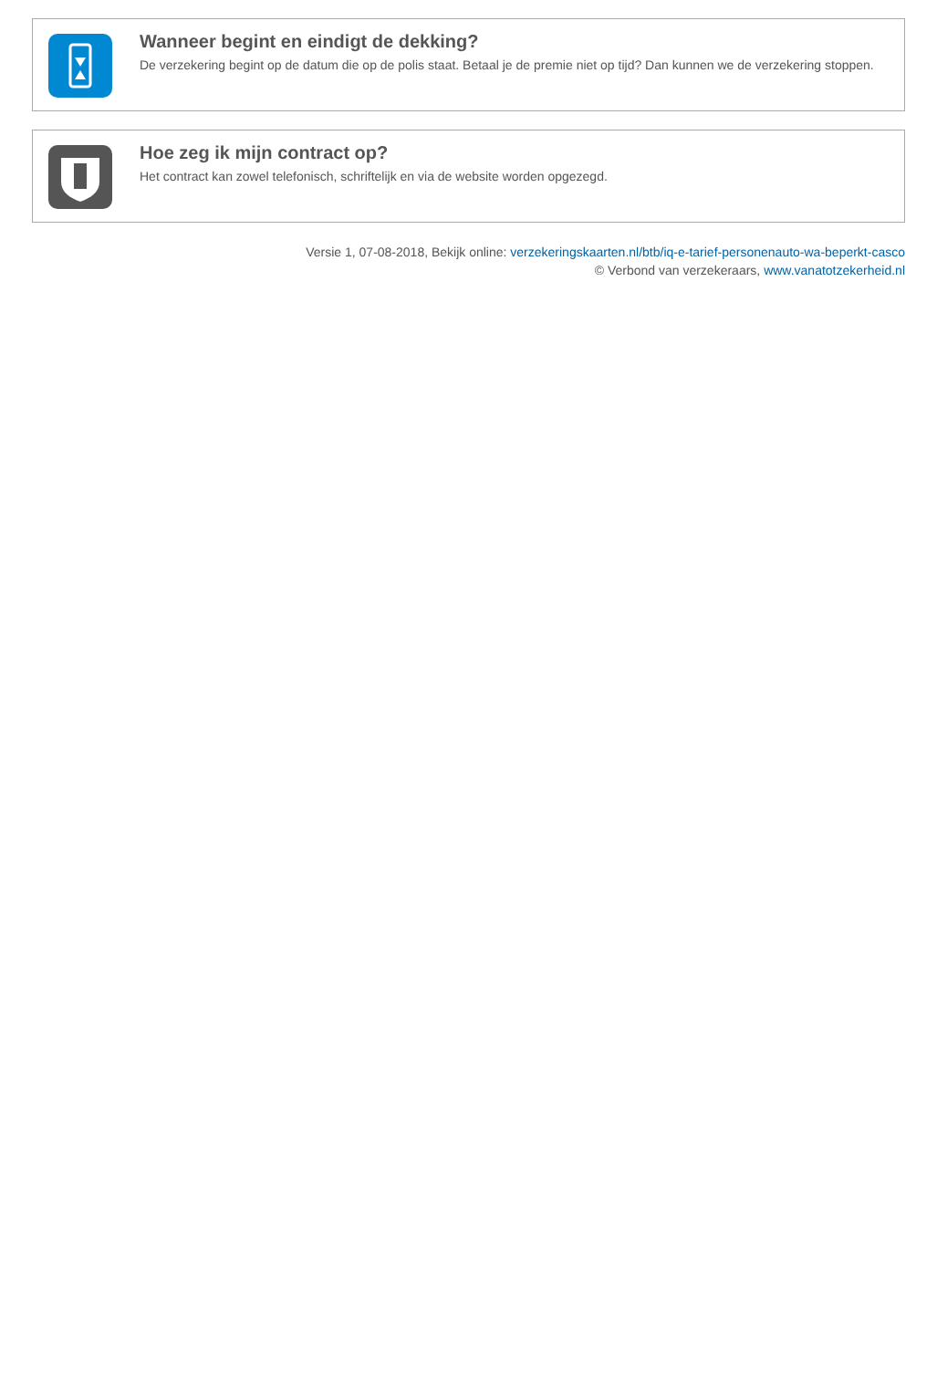Wanneer begint en eindigt de dekking?
De verzekering begint op de datum die op de polis staat. Betaal je de premie niet op tijd? Dan kunnen we de verzekering stoppen.
Hoe zeg ik mijn contract op?
Het contract kan zowel telefonisch, schriftelijk en via de website worden opgezegd.
Versie 1, 07-08-2018, Bekijk online: verzekeringskaarten.nl/btb/iq-e-tarief-personenauto-wa-beperkt-casco
© Verbond van verzekeraars, www.vanatotzekerheid.nl